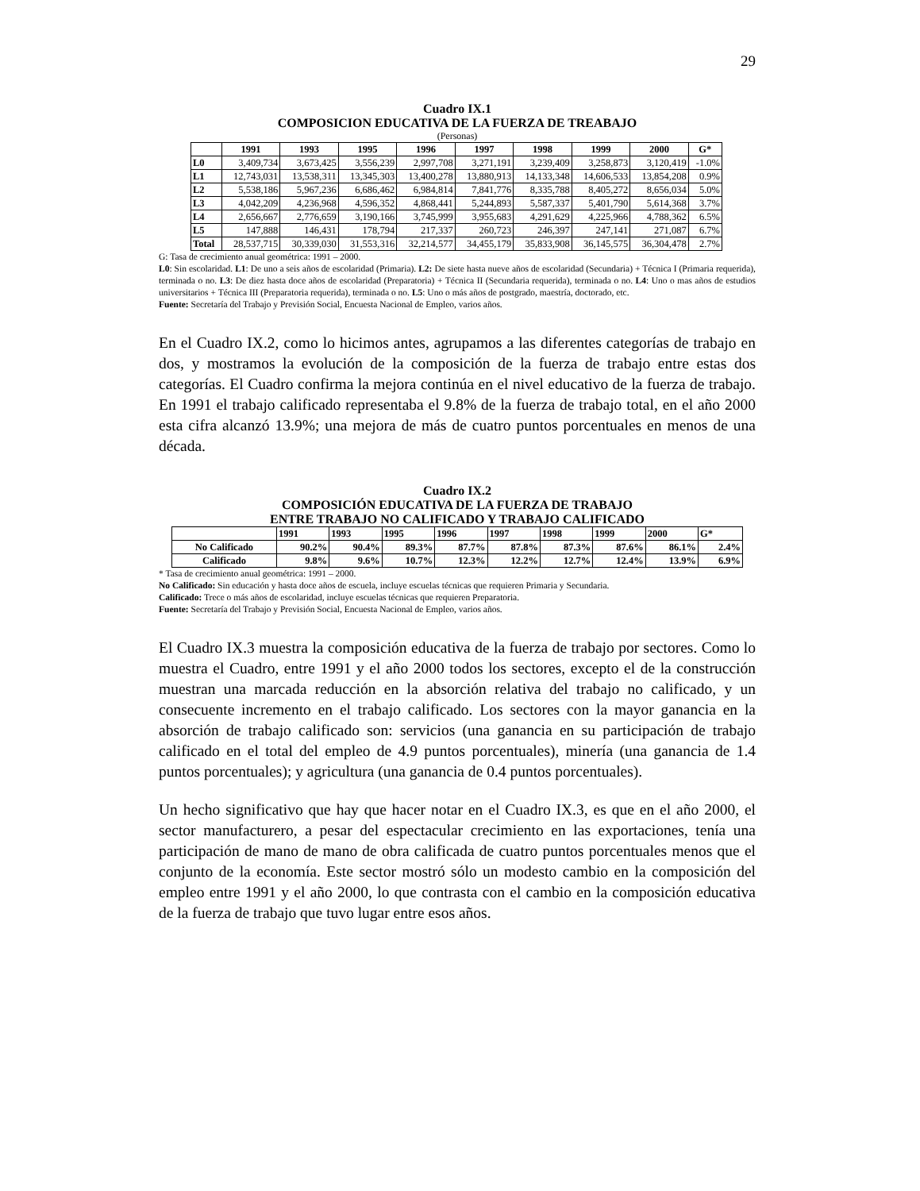29
Cuadro IX.1
COMPOSICION EDUCATIVA DE LA FUERZA DE TREABAJO
(Personas)
| | 1991 | 1993 | 1995 | 1996 | 1997 | 1998 | 1999 | 2000 | G* |
| --- | --- | --- | --- | --- | --- | --- | --- | --- | --- |
| L0 | 3,409,734 | 3,673,425 | 3,556,239 | 2,997,708 | 3,271,191 | 3,239,409 | 3,258,873 | 3,120,419 | -1.0% |
| L1 | 12,743,031 | 13,538,311 | 13,345,303 | 13,400,278 | 13,880,913 | 14,133,348 | 14,606,533 | 13,854,208 | 0.9% |
| L2 | 5,538,186 | 5,967,236 | 6,686,462 | 6,984,814 | 7,841,776 | 8,335,788 | 8,405,272 | 8,656,034 | 5.0% |
| L3 | 4,042,209 | 4,236,968 | 4,596,352 | 4,868,441 | 5,244,893 | 5,587,337 | 5,401,790 | 5,614,368 | 3.7% |
| L4 | 2,656,667 | 2,776,659 | 3,190,166 | 3,745,999 | 3,955,683 | 4,291,629 | 4,225,966 | 4,788,362 | 6.5% |
| L5 | 147,888 | 146,431 | 178,794 | 217,337 | 260,723 | 246,397 | 247,141 | 271,087 | 6.7% |
| Total | 28,537,715 | 30,339,030 | 31,553,316 | 32,214,577 | 34,455,179 | 35,833,908 | 36,145,575 | 36,304,478 | 2.7% |
G: Tasa de crecimiento anual geométrica: 1991 – 2000.
L0: Sin escolaridad. L1: De uno a seis años de escolaridad (Primaria). L2: De siete hasta nueve años de escolaridad (Secundaria) + Técnica I (Primaria requerida), terminada o no. L3: De diez hasta doce años de escolaridad (Preparatoria) + Técnica II (Secundaria requerida), terminada o no. L4: Uno o mas años de estudios universitarios + Técnica III (Preparatoria requerida), terminada o no. L5: Uno o más años de postgrado, maestría, doctorado, etc.
Fuente: Secretaría del Trabajo y Previsión Social, Encuesta Nacional de Empleo, varios años.
En el Cuadro IX.2, como lo hicimos antes, agrupamos a las diferentes categorías de trabajo en dos, y mostramos la evolución de la composición de la fuerza de trabajo entre estas dos categorías. El Cuadro confirma la mejora continúa en el nivel educativo de la fuerza de trabajo. En 1991 el trabajo calificado representaba el 9.8% de la fuerza de trabajo total, en el año 2000 esta cifra alcanzó 13.9%; una mejora de más de cuatro puntos porcentuales en menos de una década.
Cuadro IX.2
COMPOSICIÓN EDUCATIVA DE LA FUERZA DE TRABAJO
ENTRE TRABAJO NO CALIFICADO Y TRABAJO CALIFICADO
| | 1991 | 1993 | 1995 | 1996 | 1997 | 1998 | 1999 | 2000 | G* |
| --- | --- | --- | --- | --- | --- | --- | --- | --- | --- |
| No Calificado | 90.2% | 90.4% | 89.3% | 87.7% | 87.8% | 87.3% | 87.6% | 86.1% | 2.4% |
| Calificado | 9.8% | 9.6% | 10.7% | 12.3% | 12.2% | 12.7% | 12.4% | 13.9% | 6.9% |
* Tasa de crecimiento anual geométrica: 1991 – 2000.
No Calificado: Sin educación y hasta doce años de escuela, incluye escuelas técnicas que requieren Primaria y Secundaria.
Calificado: Trece o más años de escolaridad, incluye escuelas técnicas que requieren Preparatoria.
Fuente: Secretaría del Trabajo y Previsión Social, Encuesta Nacional de Empleo, varios años.
El Cuadro IX.3 muestra la composición educativa de la fuerza de trabajo por sectores. Como lo muestra el Cuadro, entre 1991 y el año 2000 todos los sectores, excepto el de la construcción muestran una marcada reducción en la absorción relativa del trabajo no calificado, y un consecuente incremento en el trabajo calificado. Los sectores con la mayor ganancia en la absorción de trabajo calificado son: servicios (una ganancia en su participación de trabajo calificado en el total del empleo de 4.9 puntos porcentuales), minería (una ganancia de 1.4 puntos porcentuales); y agricultura (una ganancia de 0.4 puntos porcentuales).
Un hecho significativo que hay que hacer notar en el Cuadro IX.3, es que en el año 2000, el sector manufacturero, a pesar del espectacular crecimiento en las exportaciones, tenía una participación de mano de mano de obra calificada de cuatro puntos porcentuales menos que el conjunto de la economía. Este sector mostró sólo un modesto cambio en la composición del empleo entre 1991 y el año 2000, lo que contrasta con el cambio en la composición educativa de la fuerza de trabajo que tuvo lugar entre esos años.